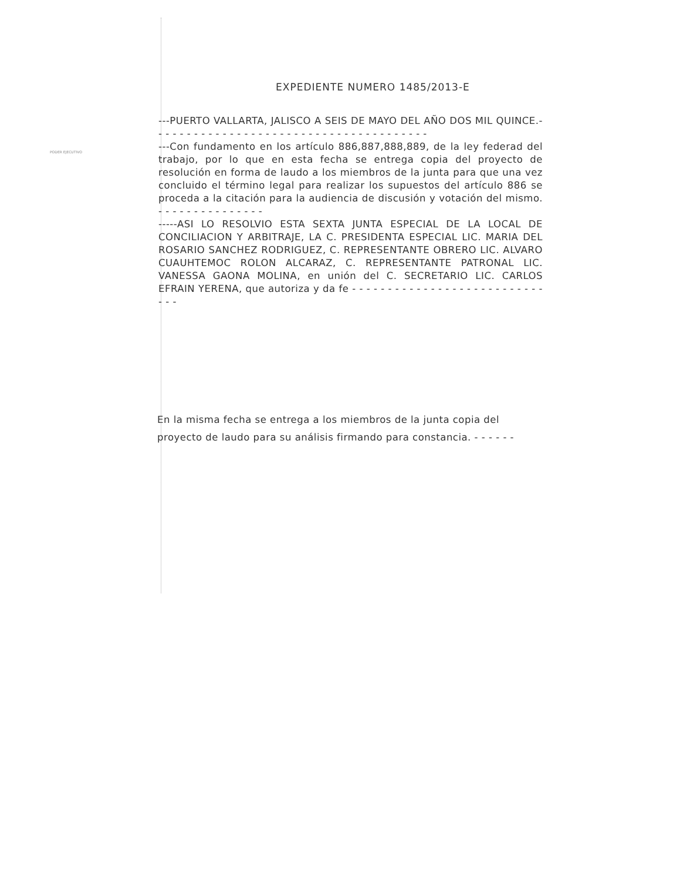PODER EJECUTIVO
EXPEDIENTE NUMERO 1485/2013-E
---PUERTO VALLARTA, JALISCO A SEIS DE MAYO DEL AÑO DOS MIL QUINCE.- - - - - - - - - - - - - - - - - - - - - - - - - - - - - - - - - - - - - - -
---Con fundamento en los artículo 886,887,888,889, de la ley federad del trabajo, por lo que en esta fecha se entrega copia del proyecto de resolución en forma de laudo a los miembros de la junta para que una vez concluido el término legal para realizar los supuestos del artículo 886 se proceda a la citación para la audiencia de discusión y votación del mismo. - - - - - - - - - - - - - - -
-----ASI LO RESOLVIO ESTA SEXTA JUNTA ESPECIAL DE LA LOCAL DE CONCILIACION Y ARBITRAJE, LA C. PRESIDENTA ESPECIAL LIC. MARIA DEL ROSARIO SANCHEZ RODRIGUEZ, C. REPRESENTANTE OBRERO LIC. ALVARO CUAUHTEMOC ROLON ALCARAZ, C. REPRESENTANTE PATRONAL LIC. VANESSA GAONA MOLINA, en unión del C. SECRETARIO LIC. CARLOS EFRAIN YERENA, que autoriza y da fe - - - - - - - - - - - - - - - - - - - - - - - - - - - - - -
En la misma fecha se entrega a los miembros de la junta copia del proyecto de laudo para su análisis firmando para constancia. - - - - - -